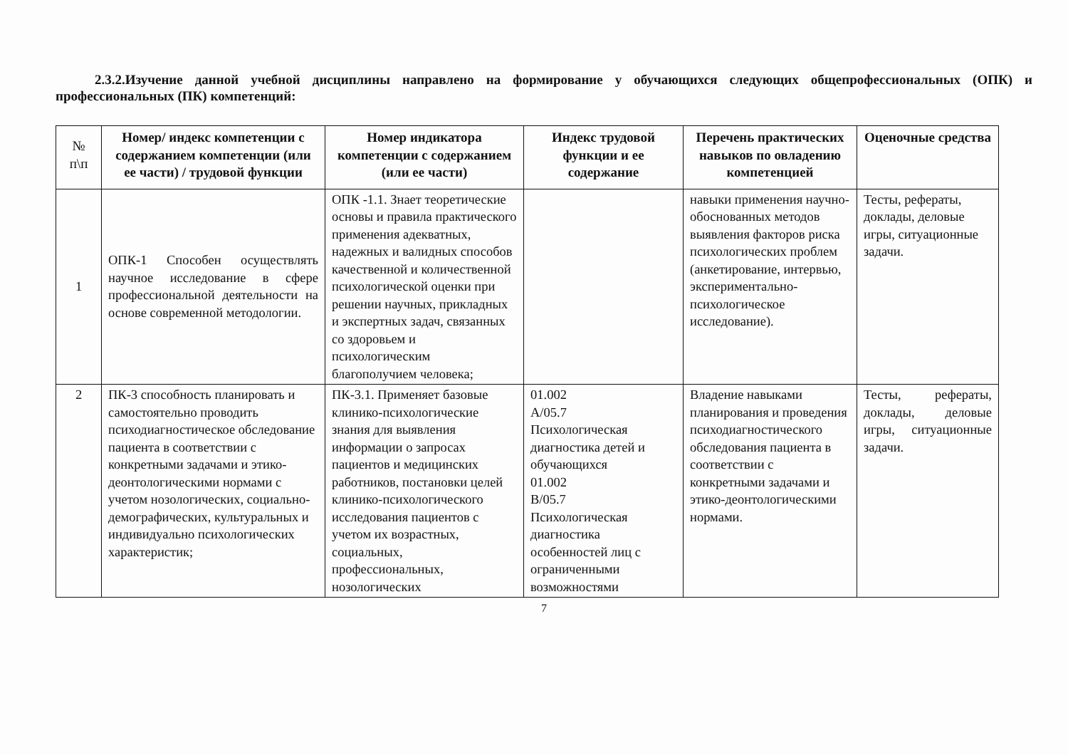2.3.2.Изучение данной учебной дисциплины направлено на формирование у обучающихся следующих общепрофессиональных (ОПК) и профессиональных (ПК) компетенций:
| № п\п | Номер/ индекс компетенции с содержанием компетенции (или ее части) / трудовой функции | Номер индикатора компетенции с содержанием (или ее части) | Индекс трудовой функции и ее содержание | Перечень практических навыков по овладению компетенцией | Оценочные средства |
| --- | --- | --- | --- | --- | --- |
| 1 | ОПК-1 Способен осуществлять научное исследование в сфере профессиональной деятельности на основе современной методологии. | ОПК -1.1. Знает теоретические основы и правила практического применения адекватных, надежных и валидных способов качественной и количественной психологической оценки при решении научных, прикладных и экспертных задач, связанных со здоровьем и психологическим благополучием человека; | | навыки применения научно-обоснованных методов выявления факторов риска психологических проблем (анкетирование, интервью, экспериментально-психологическое исследование). | Тесты, рефераты, доклады, деловые игры, ситуационные задачи. |
| 2 | ПК-3 способность планировать и самостоятельно проводить психодиагностическое обследование пациента в соответствии с конкретными задачами и этико-деонтологическими нормами с учетом нозологических, социально-демографических, культуральных и индивидуально психологических характеристик; | ПК-3.1. Применяет базовые клинико-психологические знания для выявления информации о запросах пациентов и медицинских работников, постановки целей клинико-психологического исследования пациентов с учетом их возрастных, социальных, профессиональных, нозологических | 01.002 A/05.7 Психологическая диагностика детей и обучающихся 01.002 B/05.7 Психологическая диагностика особенностей лиц с ограниченными возможностями | Владение навыками планирования и проведения психодиагностического обследования пациента в соответствии с конкретными задачами и этико-деонтологическими нормами. | Тесты, рефераты, доклады, деловые игры, ситуационные задачи. |
7